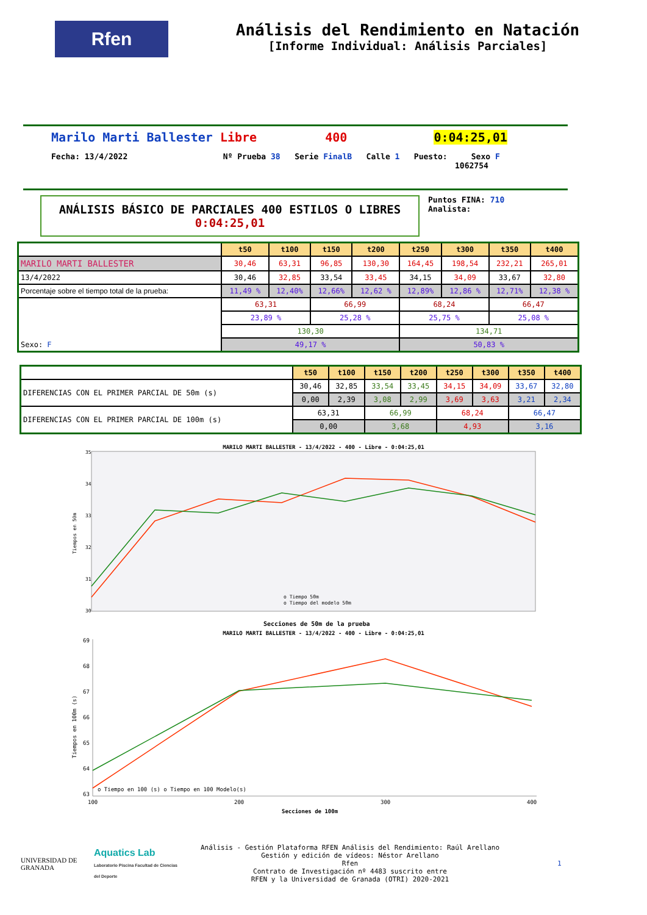Rfen
Análisis del Rendimiento en Natación
[Informe Individual: Análisis Parciales]
Marilo Marti Ballester Libre 400 0:04:25,01
Fecha: 13/4/2022 Nº Prueba 38 Serie FinalB Calle 1 Puesto: Sexo F
1062754
ANÁLISIS BÁSICO DE PARCIALES 400 ESTILOS O LIBRES
0:04:25,01
Puntos FINA: 710
Analista:
| | t50 | t100 | t150 | t200 | t250 | t300 | t350 | t400 |
| MARILO MARTI BALLESTER | 30,46 | 63,31 | 96,85 | 130,30 | 164,45 | 198,54 | 232,21 | 265,01 |
| 13/4/2022 | 30,46 | 32,85 | 33,54 | 33,45 | 34,15 | 34,09 | 33,67 | 32,80 |
| Porcentaje sobre el tiempo total de la prueba: | 11,49 % | 12,40% | 12,66% | 12,62 % | 12,89% | 12,86 % | 12,71% | 12,38 % |
| Sexo: F | 63,31 | | 66,99 | | 68,24 | | 66,47 | |
| | 23,89 % | | 25,28 % | | 25,75 % | | 25,08 % | |
| | 130,30 | | | | 134,71 | | | |
| | 49,17 % | | | | 50,83 % | | | |
| | t50 | t100 | t150 | t200 | t250 | t300 | t350 | t400 |
| DIFERENCIAS CON EL PRIMER PARCIAL DE 50m (s) | 30,46 | 32,85 | 33,54 | 33,45 | 34,15 | 34,09 | 33,67 | 32,80 |
| | 0,00 | 2,39 | 3,08 | 2,99 | 3,69 | 3,63 | 3,21 | 2,34 |
| DIFERENCIAS CON EL PRIMER PARCIAL DE 100m (s) | 63,31 | | 66,99 | | 68,24 | | 66,47 | |
| | 0,00 | | 3,68 | | 4,93 | | 3,16 | |
MARILO MARTI BALLESTER - 13/4/2022 - 400 - Libre - 0:04:25,01
35
34
33
32
31
30
Tiempos en 50m
o Tiempo 50m
o Tiempo del modelo 50m
Secciones de 50m de la prueba
MARILO MARTI BALLESTER - 13/4/2022 - 400 - Libre - 0:04:25,01
69
68
67
66
65
64
63
Tiempos en 100m (s)
o Tiempo en 100 (s) o Tiempo en 100 Modelo(s)
100
200
300
400
Secciones de 100m
UNIVERSIDAD DE GRANADA
Aquatics Lab
Laboratorio Piscina Facultad de Ciencias del Deporte
Análisis - Gestión Plataforma RFEN Análisis del Rendimiento: Raúl Arellano
Gestión y edición de vídeos: Néstor Arellano
Rfen
Contrato de Investigación nº 4483 suscrito entre
RFEN y la Universidad de Granada (OTRI) 2020-2021
1